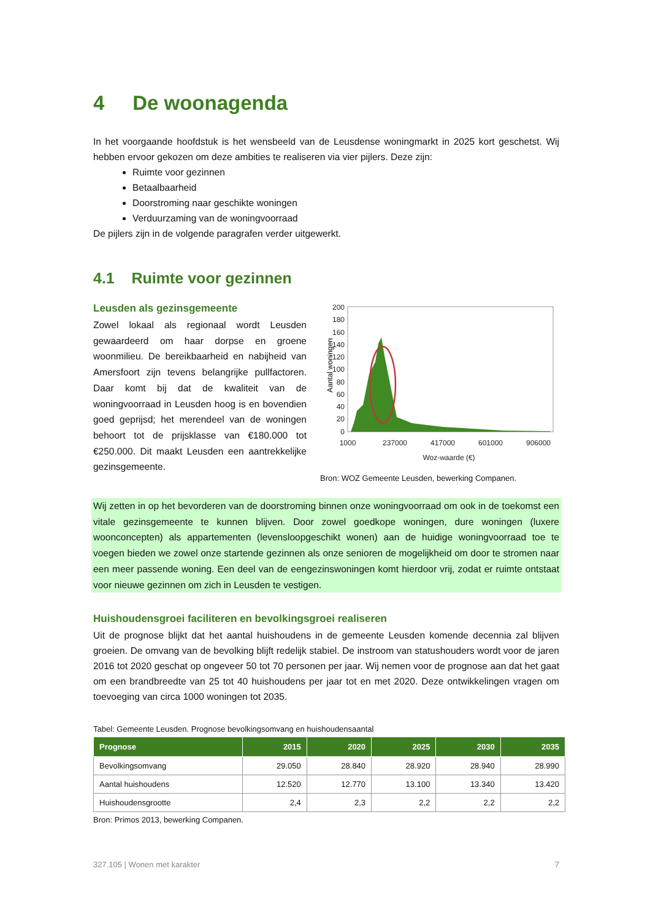4 De woonagenda
In het voorgaande hoofdstuk is het wensbeeld van de Leusdense woningmarkt in 2025 kort geschetst. Wij hebben ervoor gekozen om deze ambities te realiseren via vier pijlers. Deze zijn:
Ruimte voor gezinnen
Betaalbaarheid
Doorstroming naar geschikte woningen
Verduurzaming van de woningvoorraad
De pijlers zijn in de volgende paragrafen verder uitgewerkt.
4.1 Ruimte voor gezinnen
Leusden als gezinsgemeente
Zowel lokaal als regionaal wordt Leusden gewaardeerd om haar dorpse en groene woonmilieu. De bereikbaarheid en nabijheid van Amersfoort zijn tevens belangrijke pullfactoren. Daar komt bij dat de kwaliteit van de woningvoorraad in Leusden hoog is en bovendien goed geprijsd; het merendeel van de woningen behoort tot de prijsklasse van €180.000 tot €250.000. Dit maakt Leusden een aantrekkelijke gezinsgemeente.
Aantal woningen
200
180
160
140
120
100
80
60
40
20
0
1000
237000
417000
601000
906000
Woz-waarde (€)
Bron: WOZ Gemeente Leusden, bewerking Companen.
Wij zetten in op het bevorderen van de doorstroming binnen onze woningvoorraad om ook in de toekomst een vitale gezinsgemeente te kunnen blijven. Door zowel goedkope woningen, dure woningen (luxere woonconcepten) als appartementen (levensloopgeschikt wonen) aan de huidige woningvoorraad toe te voegen bieden we zowel onze startende gezinnen als onze senioren de mogelijkheid om door te stromen naar een meer passende woning. Een deel van de eengezinswoningen komt hierdoor vrij, zodat er ruimte ontstaat voor nieuwe gezinnen om zich in Leusden te vestigen.
Huishoudensgroei faciliteren en bevolkingsgroei realiseren
Uit de prognose blijkt dat het aantal huishoudens in de gemeente Leusden komende decennia zal blijven groeien. De omvang van de bevolking blijft redelijk stabiel. De instroom van statushouders wordt voor de jaren 2016 tot 2020 geschat op ongeveer 50 tot 70 personen per jaar. Wij nemen voor de prognose aan dat het gaat om een brandbreedte van 25 tot 40 huishoudens per jaar tot en met 2020. Deze ontwikkelingen vragen om toevoeging van circa 1000 woningen tot 2035.
Tabel: Gemeente Leusden. Prognose bevolkingsomvang en huishoudensaantal
| Prognose | 2015 | 2020 | 2025 | 2030 | 2035 |
| --- | --- | --- | --- | --- | --- |
| Bevolkingsomvang | 29.050 | 28.840 | 28.920 | 28.940 | 28.990 |
| Aantal huishoudens | 12.520 | 12.770 | 13.100 | 13.340 | 13.420 |
| Huishoudensgrootte | 2,4 | 2,3 | 2,2 | 2,2 | 2,2 |
Bron: Primos 2013, bewerking Companen.
327.105 | Wonen met karakter 7